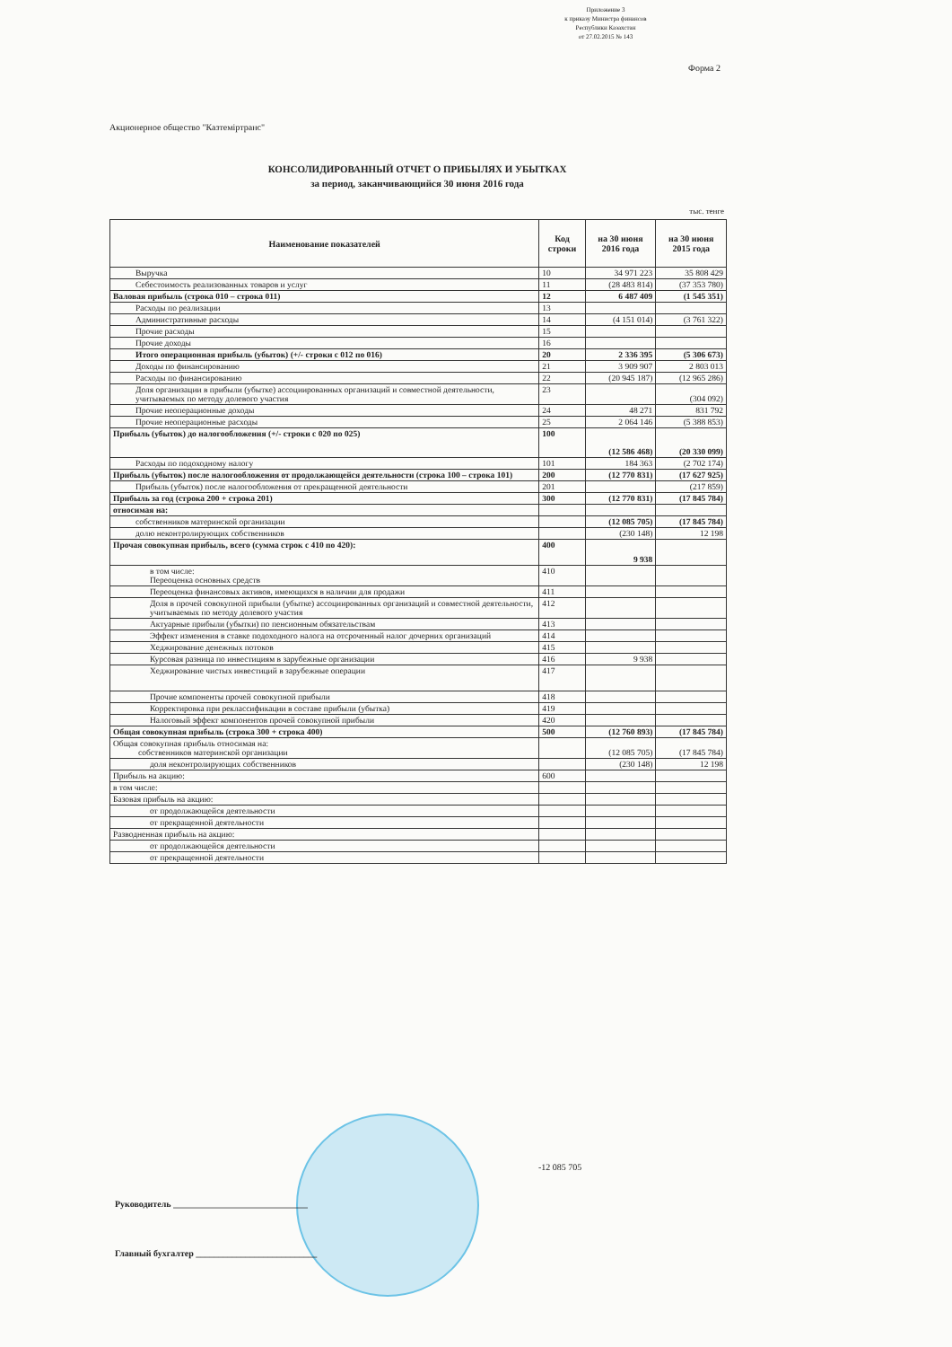Приложение 3
к приказу Министра финансов
Республики Казахстан
от 27.02.2015 № 143
Форма 2
Акционерное общество "Казтеміртранс"
КОНСОЛИДИРОВАННЫЙ ОТЧЕТ О ПРИБЫЛЯХ И УБЫТКАХ
за период, заканчивающийся 30 июня 2016 года
тыс. тенге
| Наименование показателей | Код строки | на 30 июня 2016 года | на 30 июня 2015 года |
| --- | --- | --- | --- |
| Выручка | 10 | 34 971 223 | 35 808 429 |
| Себестоимость реализованных товаров и услуг | 11 | (28 483 814) | (37 353 780) |
| Валовая прибыль (строка 010 – строка 011) | 12 | 6 487 409 | (1 545 351) |
| Расходы по реализации | 13 | | |
| Административные расходы | 14 | (4 151 014) | (3 761 322) |
| Прочие расходы | 15 | | |
| Прочие доходы | 16 | | |
| Итого операционная прибыль (убыток) (+/- строки с 012 по 016) | 20 | 2 336 395 | (5 306 673) |
| Доходы по финансированию | 21 | 3 909 907 | 2 803 013 |
| Расходы по финансированию | 22 | (20 945 187) | (12 965 286) |
| Доля организации в прибыли (убытке) ассоциированных организаций и совместной деятельности, учитываемых по методу долевого участия | 23 | | (304 092) |
| Прочие неоперационные доходы | 24 | 48 271 | 831 792 |
| Прочие неоперационные расходы | 25 | 2 064 146 | (5 388 853) |
| Прибыль (убыток) до налогообложения (+/- строки с 020 по 025) | 100 | (12 586 468) | (20 330 099) |
| Расходы по подоходному налогу | 101 | 184 363 | (2 702 174) |
| Прибыль (убыток) после налогообложения от продолжающейся деятельности (строка 100 – строка 101) | 200 | (12 770 831) | (17 627 925) |
| Прибыль (убыток) после налогообложения от прекращенной деятельности | 201 | | (217 859) |
| Прибыль за год (строка 200 + строка 201) | 300 | (12 770 831) | (17 845 784) |
| относимая на: | | | |
| собственников материнской организации | | (12 085 705) | (17 845 784) |
| долю неконтролирующих собственников | | (230 148) | 12 198 |
| Прочая совокупная прибыль, всего (сумма строк с 410 по 420): | 400 | 9 938 | |
| в том числе: Переоценка основных средств | 410 | | |
| Переоценка финансовых активов, имеющихся в наличии для продажи | 411 | | |
| Доля в прочей совокупной прибыли (убытке) ассоциированных организаций и совместной деятельности, учитываемых по методу долевого участия | 412 | | |
| Актуарные прибыли (убытки) по пенсионным обязательствам | 413 | | |
| Эффект изменения в ставке подоходного налога на отсроченный налог дочерних организаций | 414 | | |
| Хеджирование денежных потоков | 415 | | |
| Курсовая разница по инвестициям в зарубежные организации | 416 | 9 938 | |
| Хеджирование чистых инвестиций в зарубежные операции | 417 | | |
| Прочие компоненты прочей совокупной прибыли | 418 | | |
| Корректировка при реклассификации в составе прибыли (убытка) | 419 | | |
| Налоговый эффект компонентов прочей совокупной прибыли | 420 | | |
| Общая совокупная прибыль (строка 300 + строка 400) | 500 | (12 760 893) | (17 845 784) |
| Общая совокупная прибыль относимая на: собственников материнской организации | | (12 085 705) | (17 845 784) |
| доля неконтролирующих собственников | | (230 148) | 12 198 |
| Прибыль на акцию: | 600 | | |
| в том числе: | | | |
| Базовая прибыль на акцию: | | | |
| от продолжающейся деятельности | | | |
| от прекращенной деятельности | | | |
| Разводненная прибыль на акцию: | | | |
| от продолжающейся деятельности | | | |
| от прекращенной деятельности | | | |
-12 085 705
Руководитель ______________________________
Главный бухгалтер ___________________________